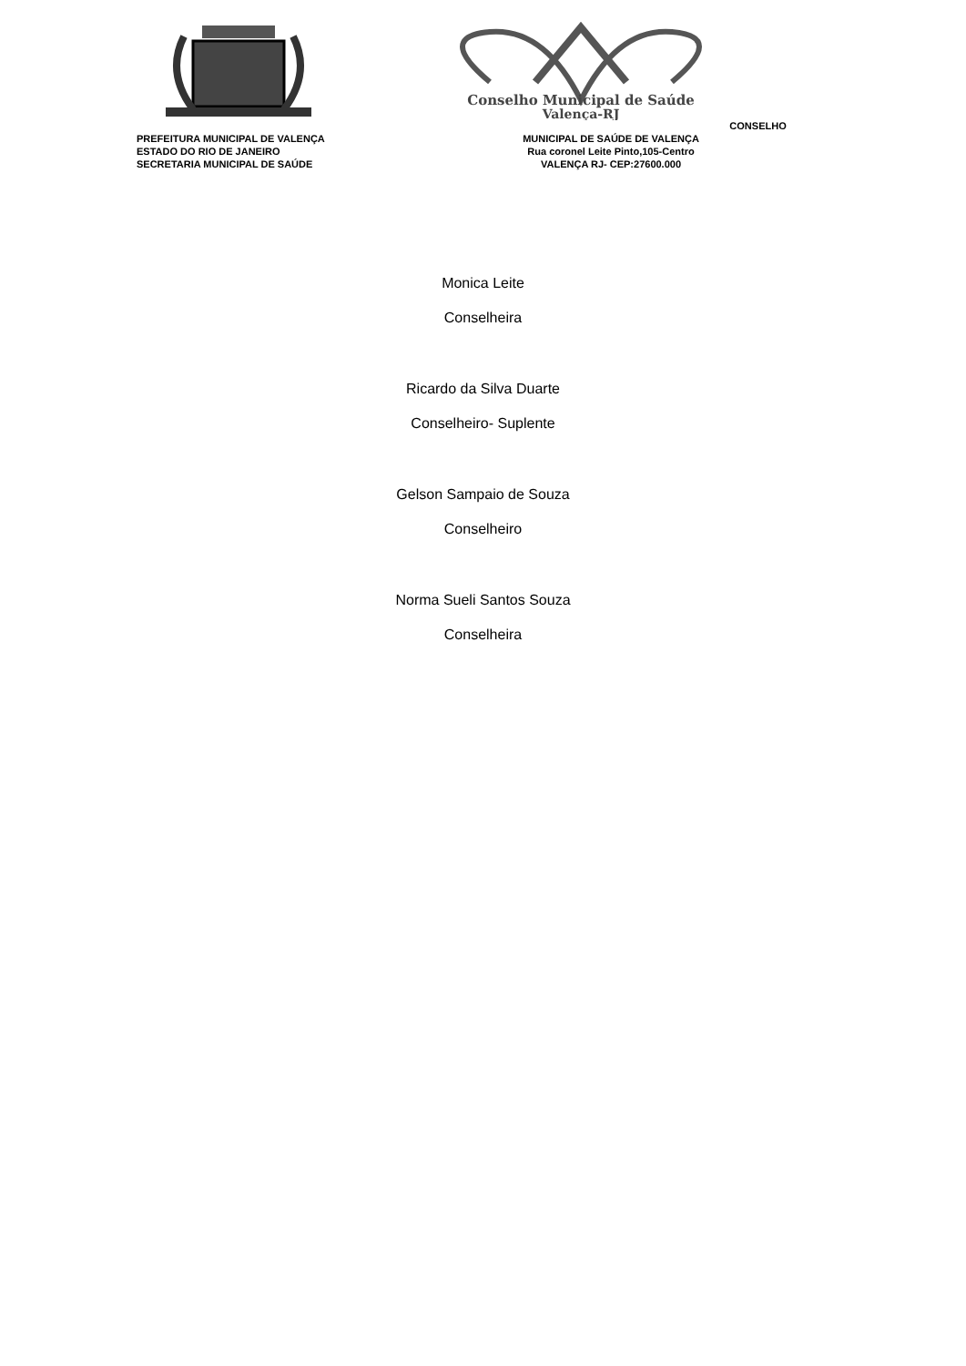PREFEITURA MUNICIPAL DE VALENÇA
ESTADO DO RIO DE JANEIRO
SECRETARIA MUNICIPAL DE SAÚDE
Conselho Municipal de Saúde
Valença-RJ
CONSELHO MUNICIPAL DE SAÚDE DE VALENÇA
Rua coronel Leite Pinto,105-Centro
VALENÇA RJ- CEP:27600.000
Monica Leite
Conselheira
Ricardo da Silva Duarte
Conselheiro- Suplente
Gelson Sampaio de Souza
Conselheiro
Norma Sueli Santos Souza
Conselheira